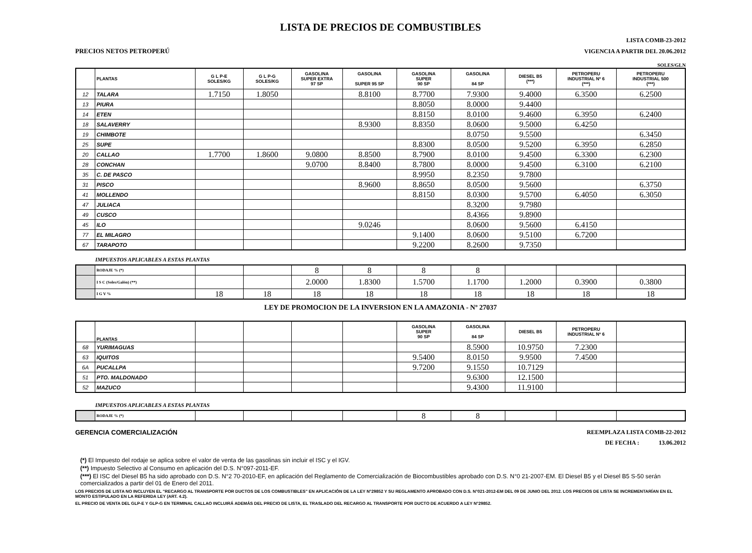LISTA DE PRECIOS DE COMBUSTIBLES
LISTA COMB-23-2012
PRECIOS NETOS PETROPERÚ VIGENCIA A PARTIR DEL 20.06.2012
SOLES/GLN
| | PLANTAS | G L P-E SOLES/KG | G L P-G SOLES/KG | GASOLINA SUPER EXTRA 97 SP | GASOLINA SUPER 95 SP | GASOLINA SUPER 90 SP | GASOLINA 84 SP | DIESEL B5 (***) | PETROPERU INDUSTRIAL Nº 6 (***) | PETROPERU INDUSTRIAL 500 (***) |
| --- | --- | --- | --- | --- | --- | --- | --- | --- | --- | --- |
| 12 | TALARA | 1.7150 | 1.8050 | | 8.8100 | 8.7700 | 7.9300 | 9.4000 | 6.3500 | 6.2500 |
| 13 | PIURA | | | | | 8.8050 | 8.0000 | 9.4400 | | |
| 14 | ETEN | | | | | 8.8150 | 8.0100 | 9.4600 | 6.3950 | 6.2400 |
| 18 | SALAVERRY | | | | 8.9300 | 8.8350 | 8.0600 | 9.5000 | 6.4250 | |
| 19 | CHIMBOTE | | | | | | 8.0750 | 9.5500 | | 6.3450 |
| 25 | SUPE | | | | | 8.8300 | 8.0500 | 9.5200 | 6.3950 | 6.2850 |
| 20 | CALLAO | 1.7700 | 1.8600 | 9.0800 | 8.8500 | 8.7900 | 8.0100 | 9.4500 | 6.3300 | 6.2300 |
| 28 | CONCHAN | | | 9.0700 | 8.8400 | 8.7800 | 8.0000 | 9.4500 | 6.3100 | 6.2100 |
| 35 | C. DE PASCO | | | | | 8.9950 | 8.2350 | 9.7800 | | |
| 31 | PISCO | | | | 8.9600 | 8.8650 | 8.0500 | 9.5600 | | 6.3750 |
| 41 | MOLLENDO | | | | | 8.8150 | 8.0300 | 9.5700 | 6.4050 | 6.3050 |
| 47 | JULIACA | | | | | | 8.3200 | 9.7980 | | |
| 49 | CUSCO | | | | | | 8.4366 | 9.8900 | | |
| 45 | ILO | | | | 9.0246 | | 8.0600 | 9.5600 | 6.4150 | |
| 77 | EL MILAGRO | | | | | 9.1400 | 8.0600 | 9.5100 | 6.7200 | |
| 67 | TARAPOTO | | | | | 9.2200 | 8.2600 | 9.7350 | | |
IMPUESTOS APLICABLES A ESTAS PLANTAS
| | RODAJE % (*) | | | 8 | 8 | 8 | 8 | | | |
| | I S C (Soles/Galón) (**) | | | 2.0000 | 1.8300 | 1.5700 | 1.1700 | 1.2000 | 0.3900 | 0.3800 |
| | I G V % | 18 | 18 | 18 | 18 | 18 | 18 | 18 | 18 | 18 |
LEY DE PROMOCION DE LA INVERSION EN LA AMAZONIA - Nº 27037
| | PLANTAS | | | | | GASOLINA SUPER 90 SP | GASOLINA 84 SP | DIESEL B5 | PETROPERU INDUSTRIAL Nº 6 | |
| --- | --- | --- | --- | --- | --- | --- | --- | --- | --- | --- |
| 68 | YURIMAGUAS | | | | | | 8.5900 | 10.9750 | 7.2300 | |
| 63 | IQUITOS | | | | | 9.5400 | 8.0150 | 9.9500 | 7.4500 | |
| 6A | PUCALLPA | | | | | 9.7200 | 9.1550 | 10.7129 | | |
| 51 | PTO. MALDONADO | | | | | | 9.6300 | 12.1500 | | |
| 52 | MAZUCO | | | | | | 9.4300 | 11.9100 | | |
IMPUESTOS APLICABLES A ESTAS PLANTAS
| | RODAJE % (*) | | | | | 8 | 8 | | | |
GERENCIA COMERCIALIZACIÓN REEMPLAZA LISTA COMB-22-2012
DE FECHA : 13.06.2012
(*) El Impuesto del rodaje se aplica sobre el valor de venta de las gasolinas sin incluir el ISC y el IGV.
(**) Impuesto Selectivo al Consumo en aplicación del D.S. N°097-2011-EF.
(***) El ISC del Diesel B5 ha sido aprobado con D.S. N°2 70-2010-EF, en aplicación del Reglamento de Comercialización de Biocombustibles aprobado con D.S. N°0 21-2007-EM. El Diesel B5 y el Diesel B5 S-50 serán comercializados a partir del 01 de Enero del 2011.
LOS PRECIOS DE LISTA NO INCLUYEN EL "RECARGO AL TRANSPORTE POR DUCTOS DE LOS COMBUSTIBLES" EN APLICACIÓN DE LA LEY N°29852 Y SU REGLAMENTO APROBADO CON D.S. N°021-2012-EM DEL 09 DE JUNIO DEL 2012. LOS PRECIOS DE LISTA SE INCREMENTARÍAN EN EL MONTO ESTIPULADO EN LA REFERIDA LEY (ART. 4.2).
EL PRECIO DE VENTA DEL GLP-E Y GLP-G EN TERMINAL CALLAO INCLUIRÁ ADEMÁS DEL PRECIO DE LISTA, EL TRASLADO DEL RECARGO AL TRANSPORTE POR DUCTO DE ACUERDO A LEY N°29852.